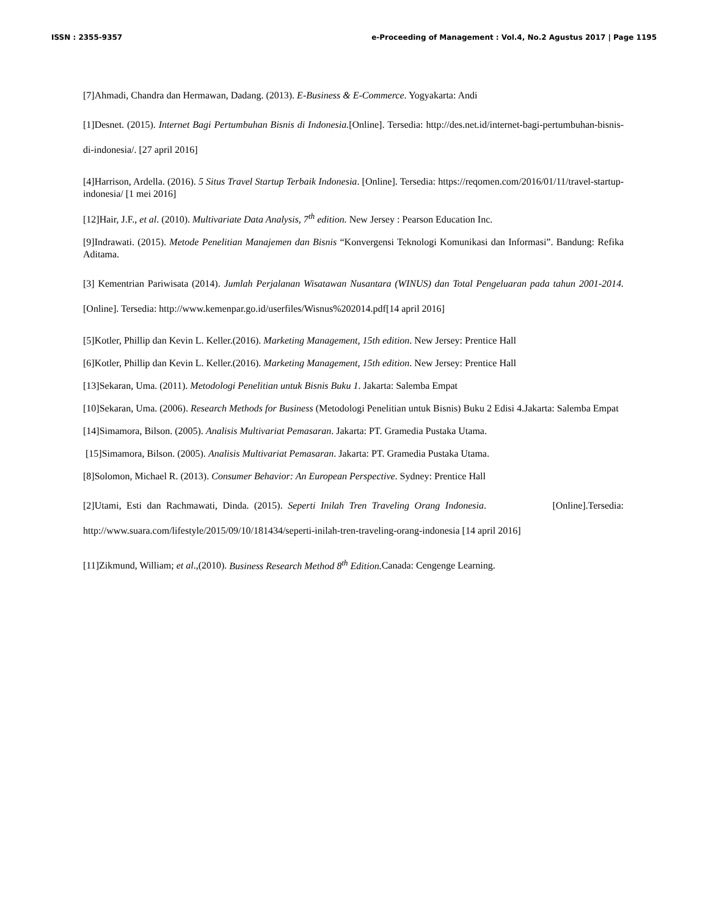ISSN : 2355-9357 e-Proceeding of Management : Vol.4, No.2 Agustus 2017 | Page 1195
[7]Ahmadi, Chandra dan Hermawan, Dadang. (2013). E-Business & E-Commerce. Yogyakarta: Andi
[1]Desnet. (2015). Internet Bagi Pertumbuhan Bisnis di Indonesia.[Online]. Tersedia: http://des.net.id/internet-bagi-pertumbuhan-bisnis-di-indonesia/. [27 april 2016]
[4]Harrison, Ardella. (2016). 5 Situs Travel Startup Terbaik Indonesia. [Online]. Tersedia: https://reqomen.com/2016/01/11/travel-startup-indonesia/ [1 mei 2016]
[12]Hair, J.F., et al. (2010). Multivariate Data Analysis, 7<sup>th</sup> edition. New Jersey : Pearson Education Inc.
[9]Indrawati. (2015). Metode Penelitian Manajemen dan Bisnis “Konvergensi Teknologi Komunikasi dan Informasi”. Bandung: Refika Aditama.
[3] Kementrian Pariwisata (2014). Jumlah Perjalanan Wisatawan Nusantara (WINUS) dan Total Pengeluaran pada tahun 2001-2014.[Online]. Tersedia: http://www.kemenpar.go.id/userfiles/Wisnus%202014.pdf[14 april 2016]
[5]Kotler, Phillip dan Kevin L. Keller.(2016). Marketing Management, 15th edition. New Jersey: Prentice Hall
[6]Kotler, Phillip dan Kevin L. Keller.(2016). Marketing Management, 15th edition. New Jersey: Prentice Hall
[13]Sekaran, Uma. (2011). Metodologi Penelitian untuk Bisnis Buku 1. Jakarta: Salemba Empat
[10]Sekaran, Uma. (2006). Research Methods for Business (Metodologi Penelitian untuk Bisnis) Buku 2 Edisi 4.Jakarta: Salemba Empat
[14]Simamora, Bilson. (2005). Analisis Multivariat Pemasaran. Jakarta: PT. Gramedia Pustaka Utama.
[15]Simamora, Bilson. (2005). Analisis Multivariat Pemasaran. Jakarta: PT. Gramedia Pustaka Utama.
[8]Solomon, Michael R. (2013). Consumer Behavior: An European Perspective. Sydney: Prentice Hall
[2]Utami, Esti dan Rachmawati, Dinda. (2015). Seperti Inilah Tren Traveling Orang Indonesia. [Online].Tersedia: http://www.suara.com/lifestyle/2015/09/10/181434/seperti-inilah-tren-traveling-orang-indonesia [14 april 2016]
[11]Zikmund, William; et al.,(2010). Business Research Method 8<sup>th</sup> Edition. Canada: Cengenge Learning.